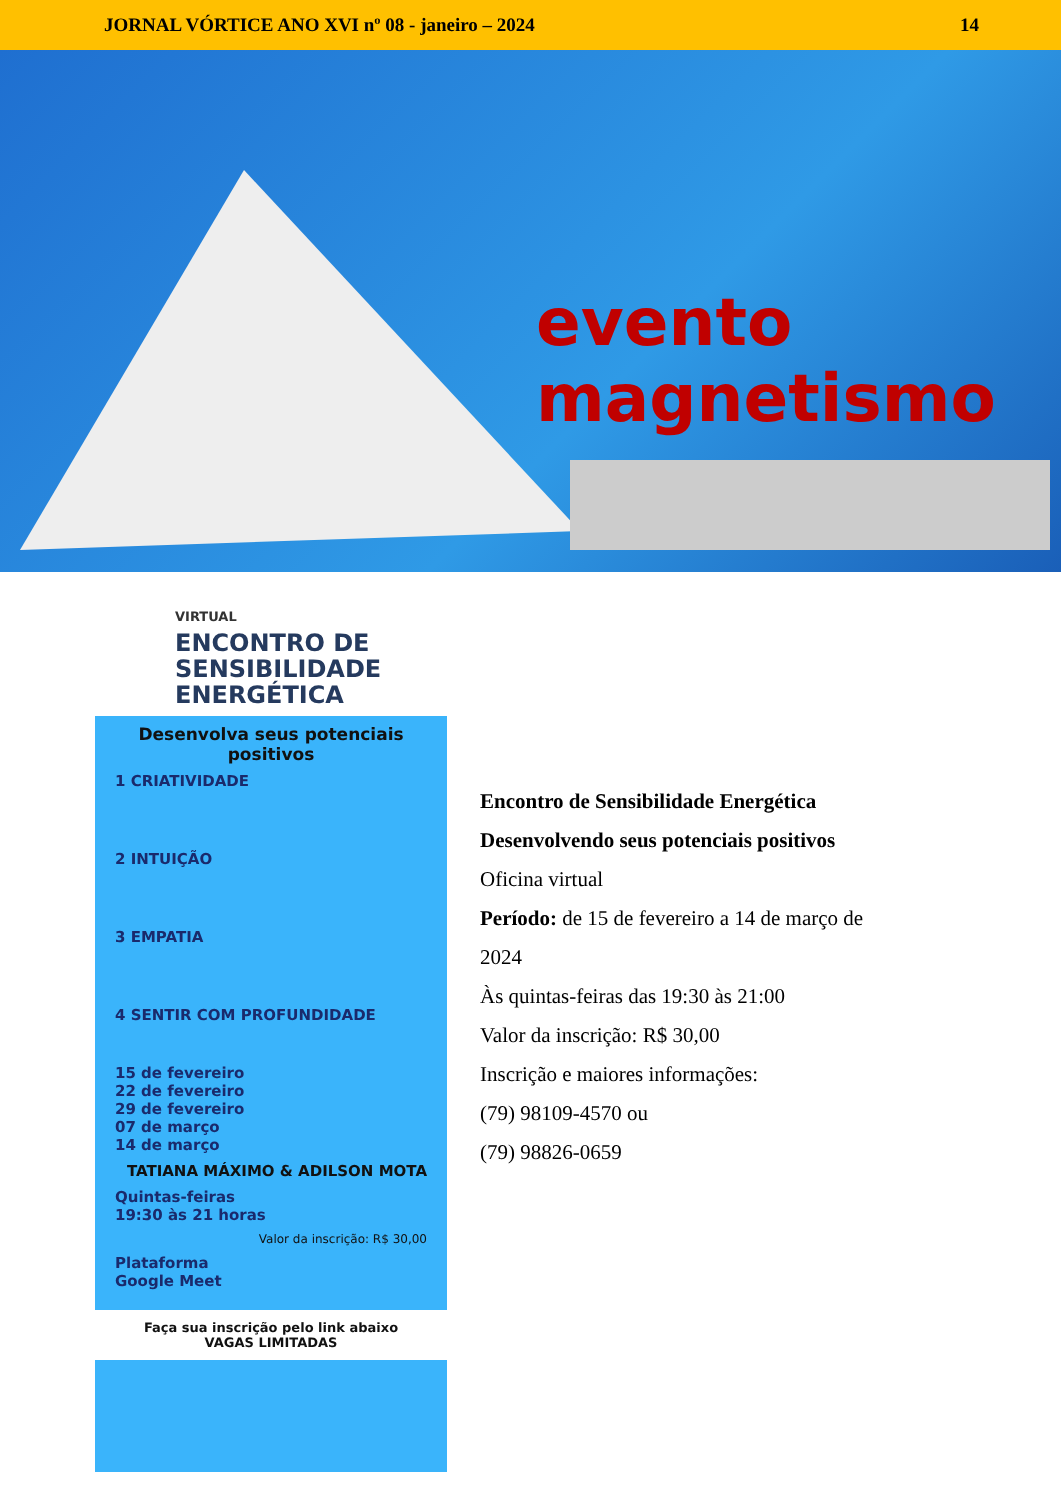JORNAL VÓRTICE ANO XVI nº 08 - janeiro – 2024 14
evento
magnetismo
VIRTUAL
ENCONTRO DE SENSIBILIDADE ENERGÉTICA
Desenvolva seus potenciais positivos
1 CRIATIVIDADE
2 INTUIÇÃO
3 EMPATIA
4 SENTIR COM PROFUNDIDADE
15 de fevereiro
22 de fevereiro
29 de fevereiro
07 de março
14 de março
TATIANA MÁXIMO & ADILSON MOTA
Quintas-feiras
19:30 às 21 horas
Valor da inscrição: R$ 30,00
Plataforma
Google Meet
Faça sua inscrição pelo link abaixo
VAGAS LIMITADAS
Encontro de Sensibilidade Energética
Desenvolvendo seus potenciais positivos
Oficina virtual
Período: de 15 de fevereiro a 14 de março de
2024
Às quintas-feiras das 19:30 às 21:00
Valor da inscrição: R$ 30,00
Inscrição e maiores informações:
(79) 98109-4570 ou
(79) 98826-0659